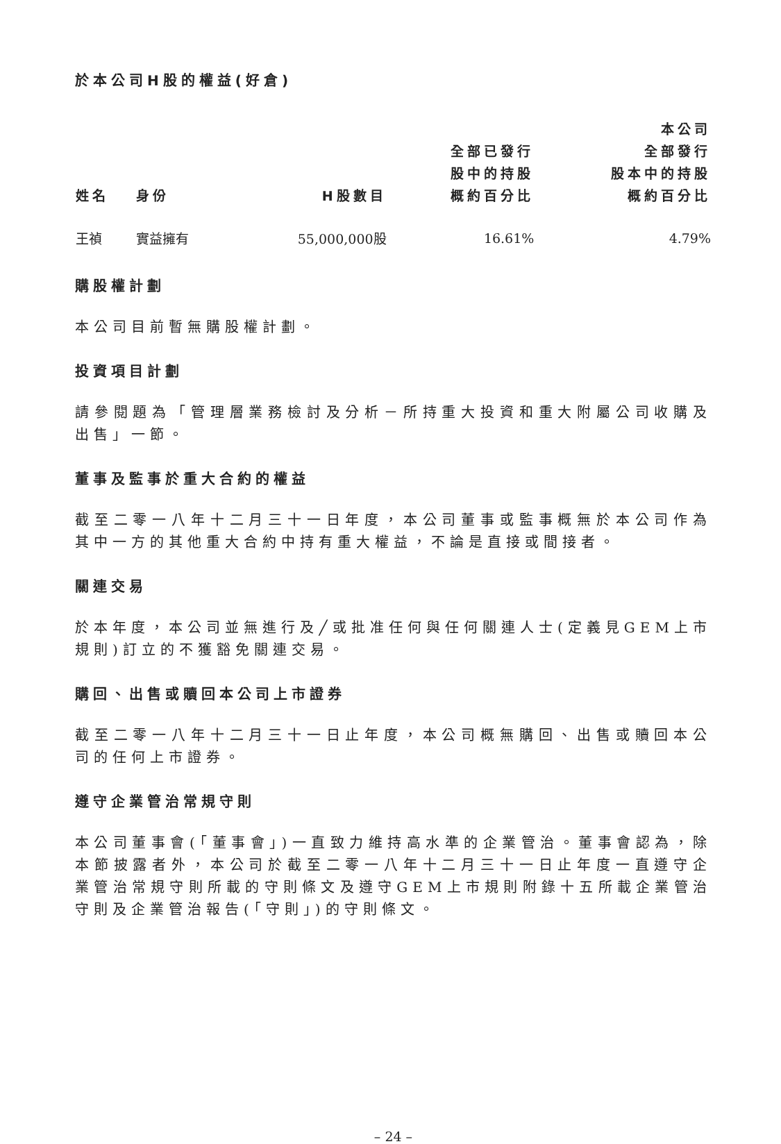於本公司H股的權益(好倉)
| 姓名 | 身份 | H股數目 | 全部已發行 股中的持股 概約百分比 | 本公司 全部發行 股本中的持股 概約百分比 |
| --- | --- | --- | --- | --- |
| 王禎 | 實益擁有 | 55,000,000股 | 16.61% | 4.79% |
購股權計劃
本公司目前暫無購股權計劃。
投資項目計劃
請參閱題為「管理層業務檢討及分析－所持重大投資和重大附屬公司收購及出售」一節。
董事及監事於重大合約的權益
截至二零一八年十二月三十一日年度，本公司董事或監事概無於本公司作為其中一方的其他重大合約中持有重大權益，不論是直接或間接者。
關連交易
於本年度，本公司並無進行及╱或批准任何與任何關連人士(定義見GEM上市規則)訂立的不獲豁免關連交易。
購回、出售或贖回本公司上市證券
截至二零一八年十二月三十一日止年度，本公司概無購回、出售或贖回本公司的任何上市證券。
遵守企業管治常規守則
本公司董事會(「董事會」)一直致力維持高水準的企業管治。董事會認為，除本節披露者外，本公司於截至二零一八年十二月三十一日止年度一直遵守企業管治常規守則所載的守則條文及遵守GEM上市規則附錄十五所載企業管治守則及企業管治報告(「守則」)的守則條文。
– 24 –